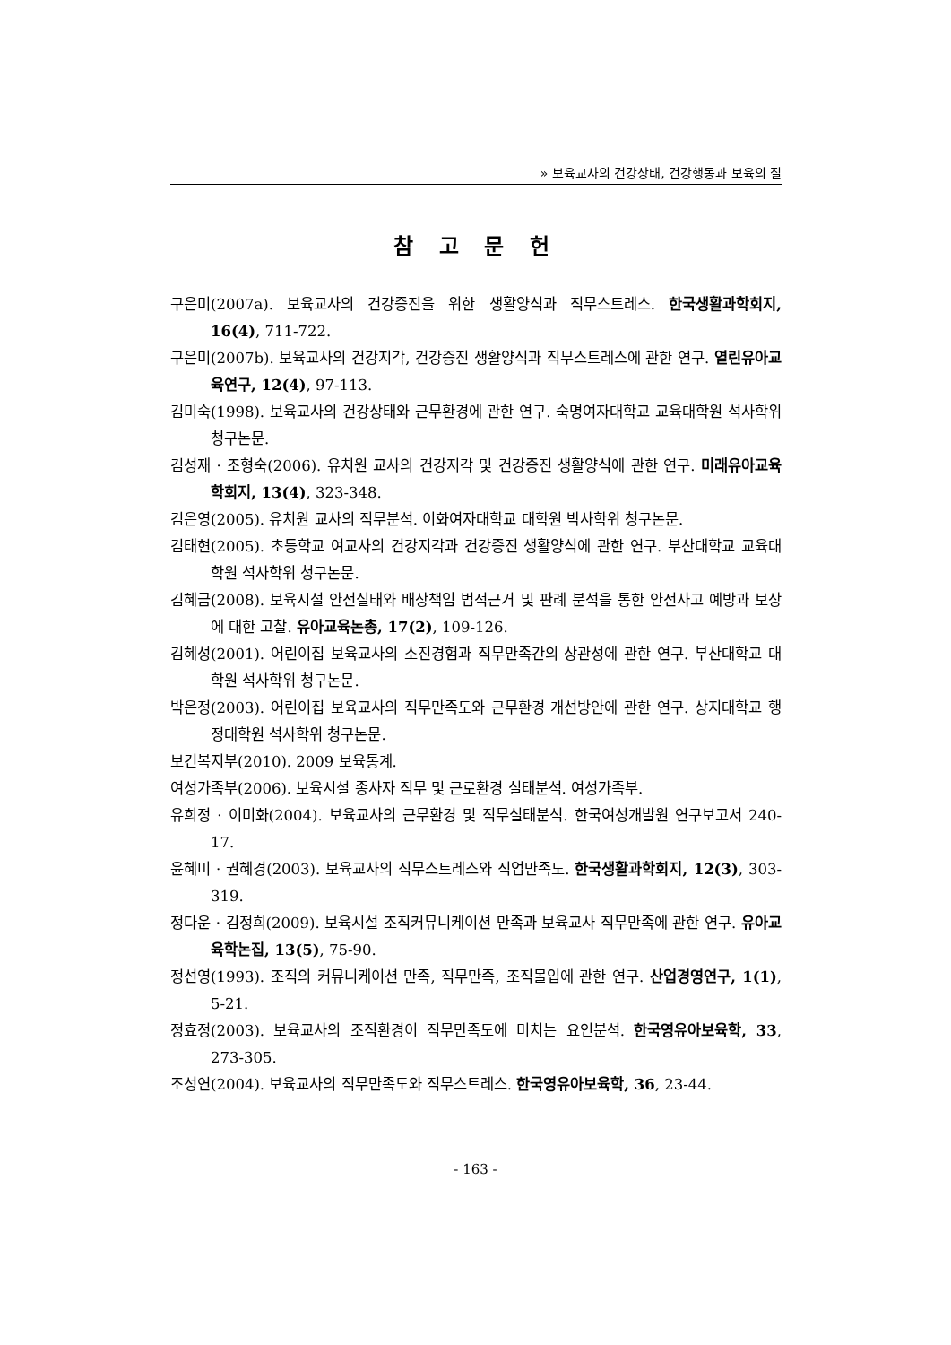» 보육교사의 건강상태, 건강행동과 보육의 질
참 고 문 헌
구은미(2007a). 보육교사의 건강증진을 위한 생활양식과 직무스트레스. 한국생활과학회지, 16(4), 711-722.
구은미(2007b). 보육교사의 건강지각, 건강증진 생활양식과 직무스트레스에 관한 연구. 열린유아교육연구, 12(4), 97-113.
김미숙(1998). 보육교사의 건강상태와 근무환경에 관한 연구. 숙명여자대학교 교육대학원 석사학위 청구논문.
김성재 · 조형숙(2006). 유치원 교사의 건강지각 및 건강증진 생활양식에 관한 연구. 미래유아교육학회지, 13(4), 323-348.
김은영(2005). 유치원 교사의 직무분석. 이화여자대학교 대학원 박사학위 청구논문.
김태현(2005). 초등학교 여교사의 건강지각과 건강증진 생활양식에 관한 연구. 부산대학교 교육대학원 석사학위 청구논문.
김혜금(2008). 보육시설 안전실태와 배상책임 법적근거 및 판례 분석을 통한 안전사고 예방과 보상에 대한 고찰. 유아교육논총, 17(2), 109-126.
김혜성(2001). 어린이집 보육교사의 소진경험과 직무만족간의 상관성에 관한 연구. 부산대학교 대학원 석사학위 청구논문.
박은정(2003). 어린이집 보육교사의 직무만족도와 근무환경 개선방안에 관한 연구. 상지대학교 행정대학원 석사학위 청구논문.
보건복지부(2010). 2009 보육통계.
여성가족부(2006). 보육시설 종사자 직무 및 근로환경 실태분석. 여성가족부.
유희정 · 이미화(2004). 보육교사의 근무환경 및 직무실태분석. 한국여성개발원 연구보고서 240-17.
윤혜미 · 권혜경(2003). 보육교사의 직무스트레스와 직업만족도. 한국생활과학회지, 12(3), 303-319.
정다운 · 김정희(2009). 보육시설 조직커뮤니케이션 만족과 보육교사 직무만족에 관한 연구. 유아교육학논집, 13(5), 75-90.
정선영(1993). 조직의 커뮤니케이션 만족, 직무만족, 조직몰입에 관한 연구. 산업경영연구, 1(1), 5-21.
정효정(2003). 보육교사의 조직환경이 직무만족도에 미치는 요인분석. 한국영유아보육학, 33, 273-305.
조성연(2004). 보육교사의 직무만족도와 직무스트레스. 한국영유아보육학, 36, 23-44.
- 163 -